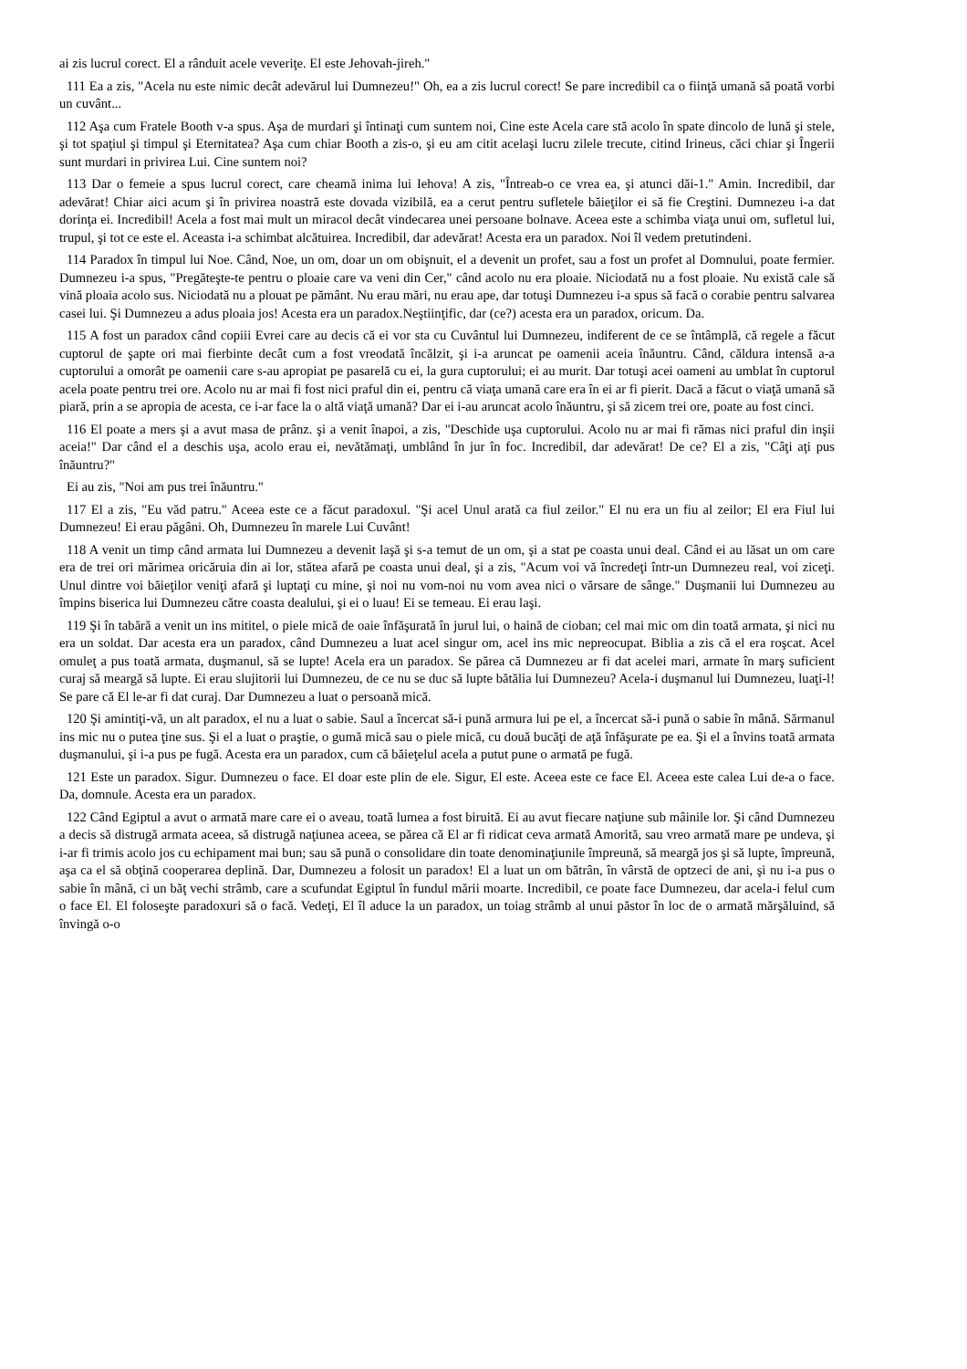ai zis lucrul corect. El a rânduit acele veveriţe. El este Jehovah-jireh."
111 Ea a zis, "Acela nu este nimic decât adevărul lui Dumnezeu!" Oh, ea a zis lucrul corect! Se pare incredibil ca o fiinţă umană să poată vorbi un cuvânt...
112 Aşa cum Fratele Booth v-a spus. Aşa de murdari şi întinaţi cum suntem noi, Cine este Acela care stă acolo în spate dincolo de lună şi stele, şi tot spaţiul şi timpul şi Eternitatea? Aşa cum chiar Booth a zis-o, şi eu am citit acelaşi lucru zilele trecute, citind Irineus, căci chiar şi Îngerii sunt murdari in privirea Lui. Cine suntem noi?
113 Dar o femeie a spus lucrul corect, care cheamă inima lui Iehova! A zis, "Întreab-o ce vrea ea, şi atunci dăi-1." Amin. Incredibil, dar adevărat! Chiar aici acum şi în privirea noastră este dovada vizibilă, ea a cerut pentru sufletele băieţilor ei să fie Creştini. Dumnezeu i-a dat dorinţa ei. Incredibil! Acela a fost mai mult un miracol decât vindecarea unei persoane bolnave. Aceea este a schimba viaţa unui om, sufletul lui, trupul, şi tot ce este el. Aceasta i-a schimbat alcătuirea. Incredibil, dar adevărat! Acesta era un paradox. Noi îl vedem pretutindeni.
114 Paradox în timpul lui Noe. Când, Noe, un om, doar un om obişnuit, el a devenit un profet, sau a fost un profet al Domnului, poate fermier. Dumnezeu i-a spus, "Pregăteşte-te pentru o ploaie care va veni din Cer," când acolo nu era ploaie. Niciodată nu a fost ploaie. Nu există cale să vină ploaia acolo sus. Niciodată nu a plouat pe pământ. Nu erau mări, nu erau ape, dar totuşi Dumnezeu i-a spus să facă o corabie pentru salvarea casei lui. Şi Dumnezeu a adus ploaia jos! Acesta era un paradox.Neştiinţific, dar (ce?) acesta era un paradox, oricum. Da.
115 A fost un paradox când copiii Evrei care au decis că ei vor sta cu Cuvântul lui Dumnezeu, indiferent de ce se întâmplă, că regele a făcut cuptorul de şapte ori mai fierbinte decât cum a fost vreodată încălzit, şi i-a aruncat pe oamenii aceia înăuntru. Când, căldura intensă a-a cuptorului a omorât pe oamenii care s-au apropiat pe pasarelă cu ei, la gura cuptorului; ei au murit. Dar totuşi acei oameni au umblat în cuptorul acela poate pentru trei ore. Acolo nu ar mai fi fost nici praful din ei, pentru că viaţa umană care era în ei ar fi pierit. Dacă a făcut o viaţă umană să piară, prin a se apropia de acesta, ce i-ar face la o altă viaţă umană? Dar ei i-au aruncat acolo înăuntru, şi să zicem trei ore, poate au fost cinci.
116 El poate a mers şi a avut masa de prânz. şi a venit înapoi, a zis, "Deschide uşa cuptorului. Acolo nu ar mai fi rămas nici praful din inşii aceia!" Dar când el a deschis uşa, acolo erau ei, nevătămaţi, umblând în jur în foc. Incredibil, dar adevărat! De ce? El a zis, "Câţi aţi pus înăuntru?"
Ei au zis, "Noi am pus trei înăuntru."
117 El a zis, "Eu văd patru." Aceea este ce a făcut paradoxul. "Şi acel Unul arată ca fiul zeilor." El nu era un fiu al zeilor; El era Fiul lui Dumnezeu! Ei erau păgâni. Oh, Dumnezeu în marele Lui Cuvânt!
118 A venit un timp când armata lui Dumnezeu a devenit laşă şi s-a temut de un om, şi a stat pe coasta unui deal. Când ei au lăsat un om care era de trei ori mărimea oricăruia din ai lor, stătea afară pe coasta unui deal, şi a zis, "Acum voi vă încredeţi într-un Dumnezeu real, voi ziceţi. Unul dintre voi băieţilor veniţi afară şi luptaţi cu mine, şi noi nu vom-noi nu vom avea nici o vărsare de sânge." Duşmanii lui Dumnezeu au împins biserica lui Dumnezeu către coasta dealului, şi ei o luau! Ei se temeau. Ei erau laşi.
119 Şi în tabără a venit un ins mititel, o piele mică de oaie înfăşurată în jurul lui, o haină de cioban; cel mai mic om din toată armata, şi nici nu era un soldat. Dar acesta era un paradox, când Dumnezeu a luat acel singur om, acel ins mic nepreocupat. Biblia a zis că el era roşcat. Acel omuleţ a pus toată armata, duşmanul, să se lupte! Acela era un paradox. Se părea că Dumnezeu ar fi dat acelei mari, armate în marş suficient curaj să meargă să lupte. Ei erau slujitorii lui Dumnezeu, de ce nu se duc să lupte bătălia lui Dumnezeu? Acela-i duşmanul lui Dumnezeu, luaţi-l! Se pare că El le-ar fi dat curaj. Dar Dumnezeu a luat o persoană mică.
120 Şi amintiţi-vă, un alt paradox, el nu a luat o sabie. Saul a încercat să-i pună armura lui pe el, a încercat să-i pună o sabie în mână. Sărmanul ins mic nu o putea ţine sus. Şi el a luat o praştie, o gumă mică sau o piele mică, cu două bucăţi de aţă înfăşurate pe ea. Şi el a învins toată armata duşmanului, şi i-a pus pe fugă. Acesta era un paradox, cum că băieţelul acela a putut pune o armată pe fugă.
121 Este un paradox. Sigur. Dumnezeu o face. El doar este plin de ele. Sigur, El este. Aceea este ce face El. Aceea este calea Lui de-a o face. Da, domnule. Acesta era un paradox.
122 Când Egiptul a avut o armată mare care ei o aveau, toată lumea a fost biruită. Ei au avut fiecare naţiune sub mâinile lor. Şi când Dumnezeu a decis să distrugă armata aceea, să distrugă naţiunea aceea, se părea că El ar fi ridicat ceva armată Amorită, sau vreo armată mare pe undeva, şi i-ar fi trimis acolo jos cu echipament mai bun; sau să pună o consolidare din toate denominaţiunile împreună, să meargă jos şi să lupte, împreună, aşa ca el să obţină cooperarea deplină. Dar, Dumnezeu a folosit un paradox! El a luat un om bătrân, în vârstă de optzeci de ani, şi nu i-a pus o sabie în mână, ci un băţ vechi strâmb, care a scufundat Egiptul în fundul mării moarte. Incredibil, ce poate face Dumnezeu, dar acela-i felul cum o face El. El foloseşte paradoxuri să o facă. Vedeţi, El îl aduce la un paradox, un toiag strâmb al unui păstor în loc de o armată mărşăluind, să învingă o-o